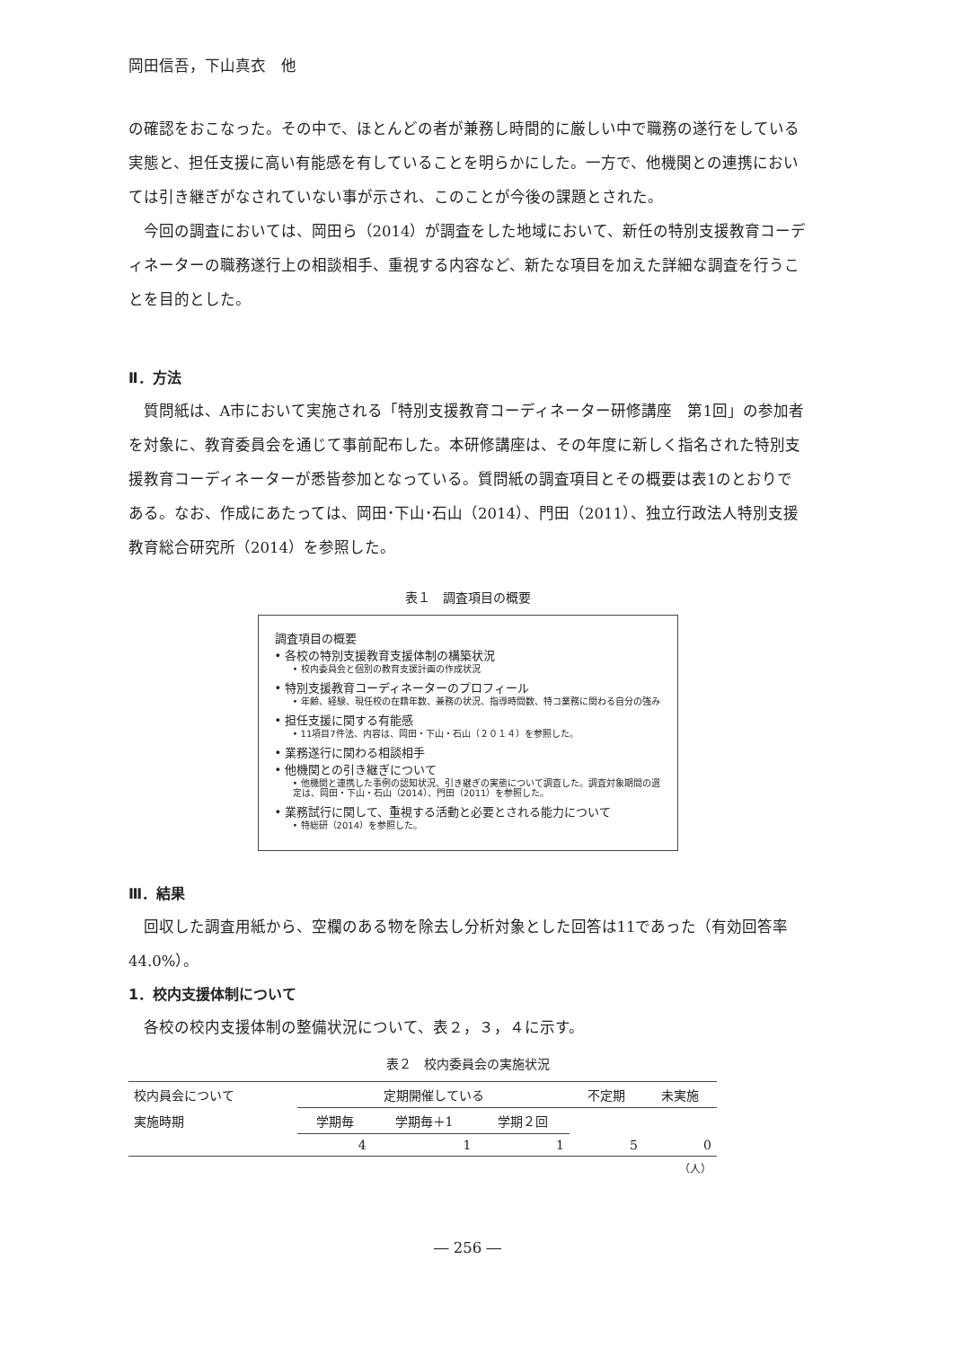岡田信吾，下山真衣　他
の確認をおこなった。その中で、ほとんどの者が兼務し時間的に厳しい中で職務の遂行をしている実態と、担任支援に高い有能感を有していることを明らかにした。一方で、他機関との連携においては引き継ぎがなされていない事が示され、このことが今後の課題とされた。
今回の調査においては、岡田ら（2014）が調査をした地域において、新任の特別支援教育コーディネーターの職務遂行上の相談相手、重視する内容など、新たな項目を加えた詳細な調査を行うことを目的とした。
Ⅱ．方法
質問紙は、A市において実施される「特別支援教育コーディネーター研修講座　第1回」の参加者を対象に、教育委員会を通じて事前配布した。本研修講座は、その年度に新しく指名された特別支援教育コーディネーターが悉皆参加となっている。質問紙の調査項目とその概要は表1のとおりである。なお、作成にあたっては、岡田･下山･石山（2014）、門田（2011）、独立行政法人特別支援教育総合研究所（2014）を参照した。
表１　調査項目の概要
調査項目の概要
• 各校の特別支援教育支援体制の構築状況
• 校内委員会と個別の教育支援計画の作成状況
• 特別支援教育コーディネーターのプロフィール
• 年齢、経験、現任校の在籍年数、兼務の状況、指導時間数、特コ業務に関わる自分の強み
• 担任支援に関する有能感
• 11項目7件法、内容は、岡田・下山・石山（２０１４）を参照した。
• 業務遂行に関わる相談相手
• 他機関との引き継ぎについて
• 他機関と連携した事例の認知状況、引き継ぎの実態について調査した。調査対象期間の選定は、岡田・下山・石山（2014）、門田（2011）を参照した。
• 業務試行に関して、重視する活動と必要とされる能力について
• 特総研（2014）を参照した。
Ⅲ．結果
回収した調査用紙から、空欄のある物を除去し分析対象とした回答は11であった（有効回答率44.0%）。
1．校内支援体制について
各校の校内支援体制の整備状況について、表２，３，４に示す。
表２　校内委員会の実施状況
| 校内員会について | 定期開催している | | | 不定期 | 未実施 |
| 実施時期 | 学期毎 | 学期毎＋1 | 学期２回 | | |
| | 4 | 1 | 1 | 5 | 0 |
| （人） | | | | | |
― 256 ―